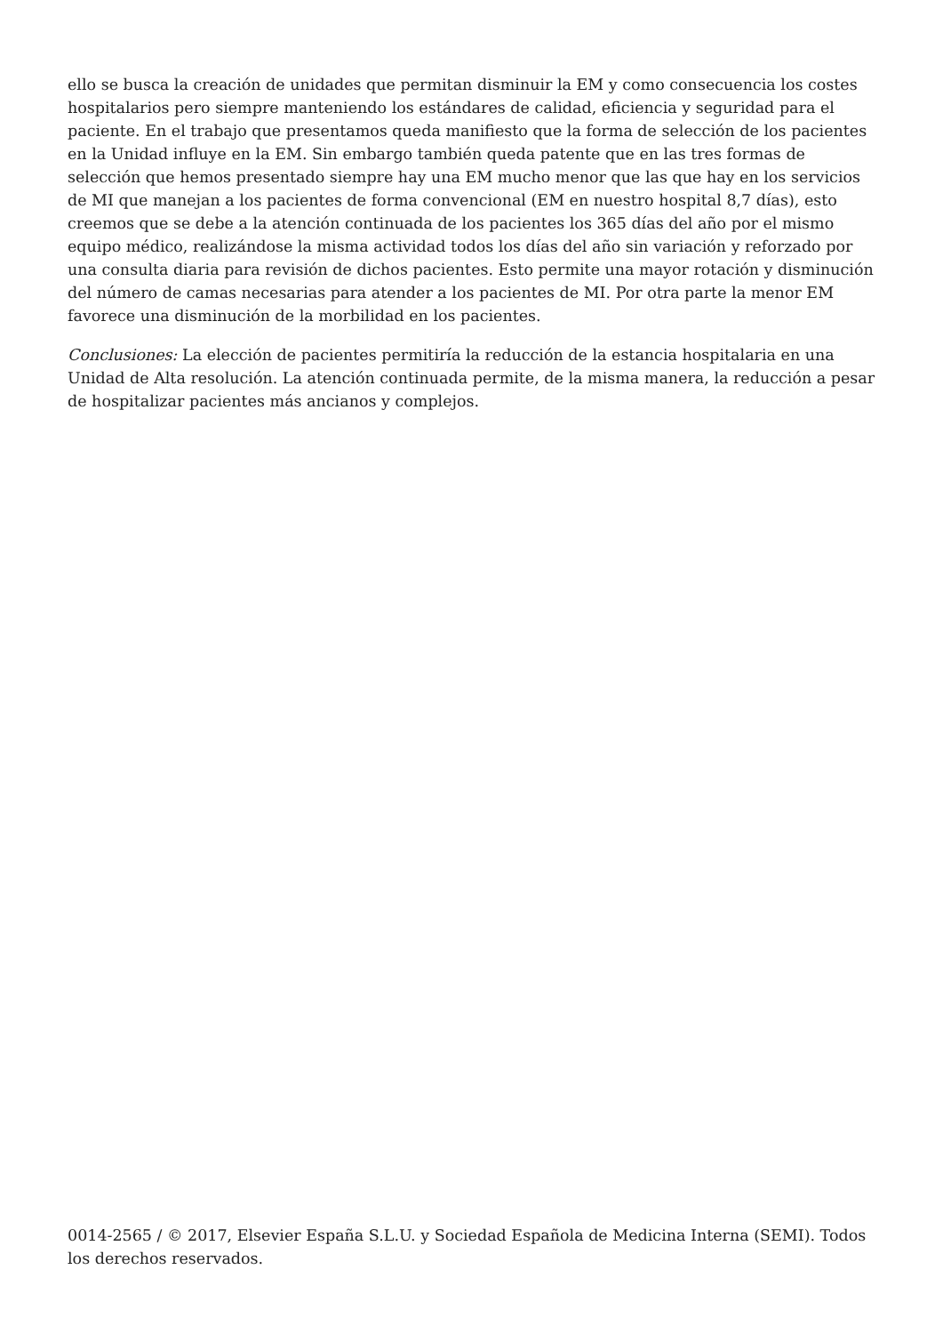ello se busca la creación de unidades que permitan disminuir la EM y como consecuencia los costes hospitalarios pero siempre manteniendo los estándares de calidad, eficiencia y seguridad para el paciente. En el trabajo que presentamos queda manifiesto que la forma de selección de los pacientes en la Unidad influye en la EM. Sin embargo también queda patente que en las tres formas de selección que hemos presentado siempre hay una EM mucho menor que las que hay en los servicios de MI que manejan a los pacientes de forma convencional (EM en nuestro hospital 8,7 días), esto creemos que se debe a la atención continuada de los pacientes los 365 días del año por el mismo equipo médico, realizándose la misma actividad todos los días del año sin variación y reforzado por una consulta diaria para revisión de dichos pacientes. Esto permite una mayor rotación y disminución del número de camas necesarias para atender a los pacientes de MI. Por otra parte la menor EM favorece una disminución de la morbilidad en los pacientes.
Conclusiones: La elección de pacientes permitiría la reducción de la estancia hospitalaria en una Unidad de Alta resolución. La atención continuada permite, de la misma manera, la reducción a pesar de hospitalizar pacientes más ancianos y complejos.
0014-2565 / © 2017, Elsevier España S.L.U. y Sociedad Española de Medicina Interna (SEMI). Todos los derechos reservados.